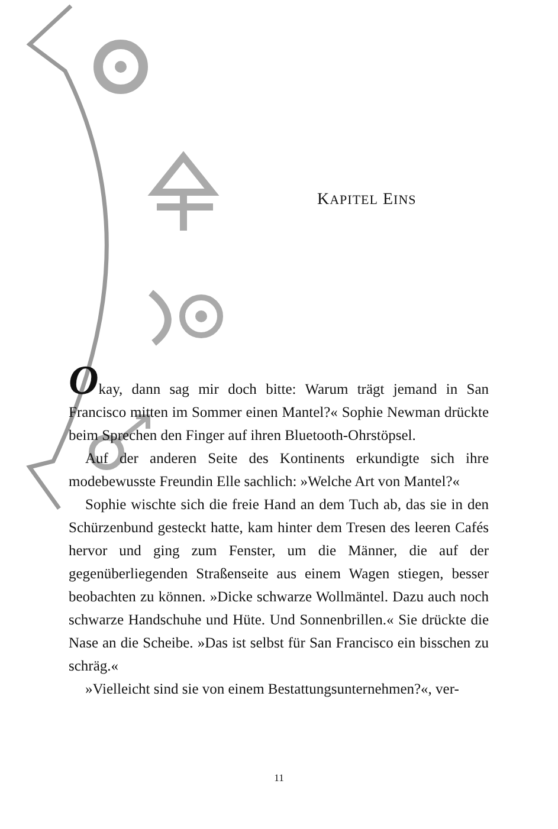KAPITEL EINS
Okay, dann sag mir doch bitte: Warum trägt jemand in San Francisco mitten im Sommer einen Mantel?« Sophie Newman drückte beim Sprechen den Finger auf ihren Bluetooth-Ohrstöpsel.
Auf der anderen Seite des Kontinents erkundigte sich ihre modebewusste Freundin Elle sachlich: »Welche Art von Mantel?«
Sophie wischte sich die freie Hand an dem Tuch ab, das sie in den Schürzenbund gesteckt hatte, kam hinter dem Tresen des leeren Cafés hervor und ging zum Fenster, um die Männer, die auf der gegenüberliegenden Straßenseite aus einem Wagen stiegen, besser beobachten zu können. »Dicke schwarze Wollmäntel. Dazu auch noch schwarze Handschuhe und Hüte. Und Sonnenbrillen.« Sie drückte die Nase an die Scheibe. »Das ist selbst für San Francisco ein bisschen zu schräg.«
»Vielleicht sind sie von einem Bestattungsunternehmen?«, ver-
11